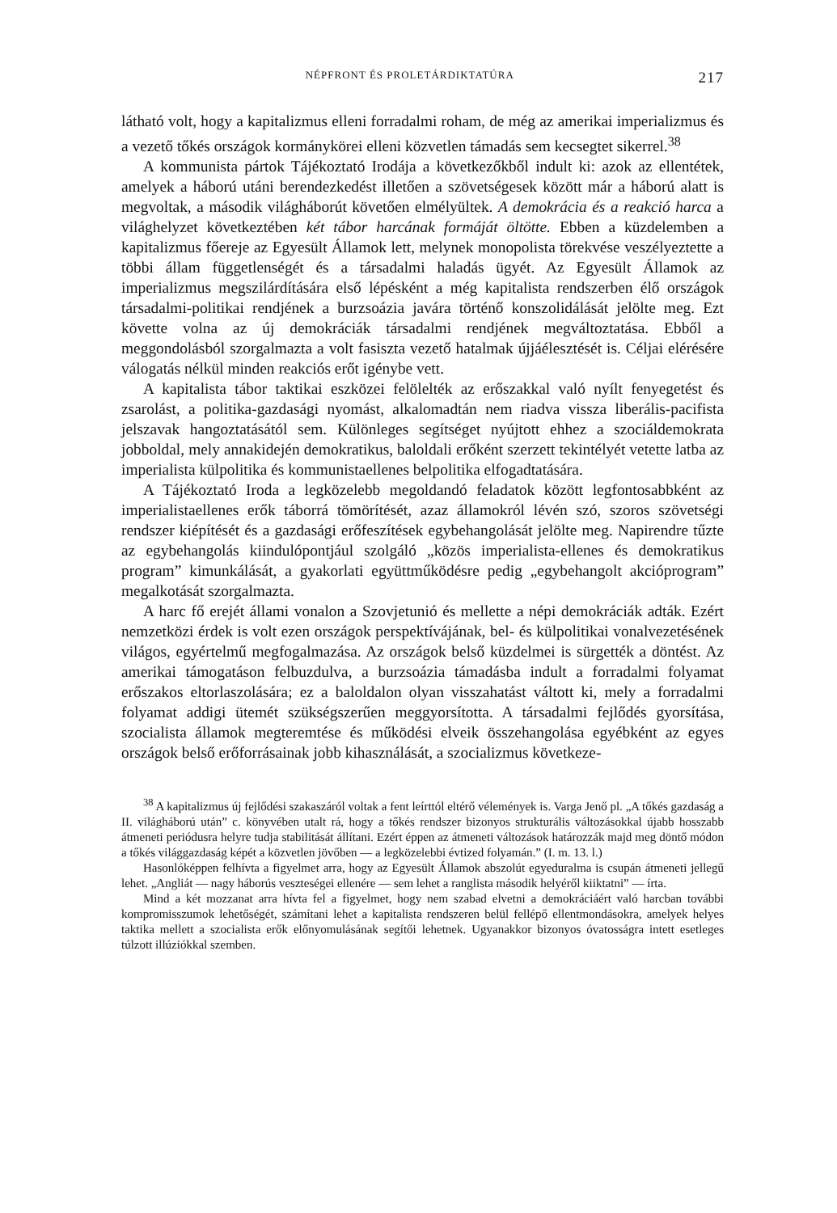NÉPFRONT ÉS PROLETÁRDIKTATÚRA 217
látható volt, hogy a kapitalizmus elleni forradalmi roham, de még az amerikai imperializmus és a vezető tőkés országok kormánykörei elleni közvetlen támadás sem kecsegtet sikerrel.<sup>38</sup>
A kommunista pártok Tájékoztató Irodája a következőkből indult ki: azok az ellentétek, amelyek a háború utáni berendezkedést illetően a szövetségesek között már a háború alatt is megvoltak, a második világháborút követően elmélyültek. A demokrácia és a reakció harca a világhelyzet következtében két tábor harcának formáját öltötte. Ebben a küzdelemben a kapitalizmus főereje az Egyesült Államok lett, melynek monopolista törekvése veszélyeztette a többi állam függetlenségét és a társadalmi haladás ügyét. Az Egyesült Államok az imperializmus megszilárdítására első lépésként a még kapitalista rendszerben élő országok társadalmi-politikai rendjének a burzsoázia javára történő konszolidálását jelölte meg. Ezt követte volna az új demokráciák társadalmi rendjének megváltoztatása. Ebből a meggondolásból szorgalmazta a volt fasiszta vezető hatalmak újjáélesztését is. Céljai elérésére válogatás nélkül minden reakciós erőt igénybe vett.
A kapitalista tábor taktikai eszközei felölelték az erőszakkal való nyílt fenyegetést és zsarolást, a politika-gazdasági nyomást, alkalomadtán nem riadva vissza liberális-pacifista jelszavak hangoztatásától sem. Különleges segítséget nyújtott ehhez a szociáldemokrata jobboldal, mely annakidején demokratikus, baloldali erőként szerzett tekintélyét vetette latba az imperialista külpolitika és kommunistaellenes belpolitika elfogadtatására.
A Tájékoztató Iroda a legközelebb megoldandó feladatok között legfontosabbként az imperialistaellenes erők táborrá tömörítését, azaz államokról lévén szó, szoros szövetségi rendszer kiépítését és a gazdasági erőfeszítések egybehangolását jelölte meg. Napirendre tűzte az egybehangolás kiindulópontjául szolgáló „közös imperialista-ellenes és demokratikus program” kimunkálását, a gyakorlati együttműködésre pedig „egybehangolt akcióprogram” megalkotását szorgalmazta.
A harc fő erejét állami vonalon a Szovjetunió és mellette a népi demokráciák adták. Ezért nemzetközi érdek is volt ezen országok perspektívájának, bel- és külpolitikai vonalvezetésének világos, egyértelmű megfogalmazása. Az országok belső küzdelmei is sürgették a döntést. Az amerikai támogatáson felbuzdulva, a burzsoázia támadásba indult a forradalmi folyamat erőszakos eltorlaszolására; ez a baloldalon olyan visszahatást váltott ki, mely a forradalmi folyamat addigi ütemét szükségszerűen meggyorsította. A társadalmi fejlődés gyorsítása, szocialista államok megteremtése és működési elveik összehangolása egyébként az egyes országok belső erőforrásainak jobb kihasználását, a szocializmus következe-
<sup>38</sup> A kapitalizmus új fejlődési szakaszáról voltak a fent leírttól eltérő vélemények is. Varga Jenő pl. „A tőkés gazdaság a II. világháború után” c. könyvében utalt rá, hogy a tőkés rendszer bizonyos strukturális változásokkal újabb hosszabb átmeneti periódusra helyre tudja stabilitását állítani. Ezért éppen az átmeneti változások határozzák majd meg döntő módon a tőkés világgazdaság képét a közvetlen jövőben — a legközelebbi évtized folyamán.” (I. m. 13. l.)
Hasonlóképpen felhívta a figyelmet arra, hogy az Egyesült Államok abszolút egyeduralma is csupán átmeneti jellegű lehet. „Angliát — nagy háborús veszteségei ellenére — sem lehet a ranglista második helyéről kiiktatni” — írta.
Mind a két mozzanat arra hívta fel a figyelmet, hogy nem szabad elvetni a demokráciáért való harcban további kompromisszumok lehetőségét, számítani lehet a kapitalista rendszeren belül fellépő ellentmondásokra, amelyek helyes taktika mellett a szocialista erők előnyomulásának segítői lehetnek. Ugyanakkor bizonyos óvatosságra intett esetleges túlzott illúziókkal szemben.